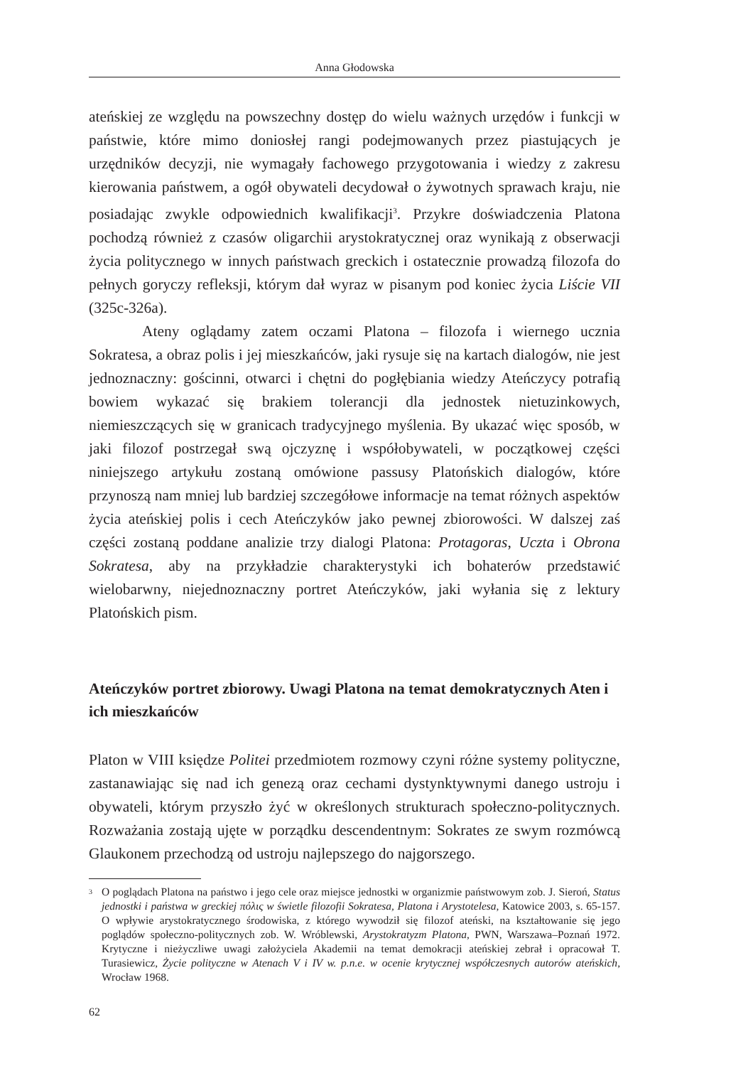Anna Głodowska
ateńskiej ze względu na powszechny dostęp do wielu ważnych urzędów i funkcji w państwie, które mimo doniosłej rangi podejmowanych przez piastujących je urzędników decyzji, nie wymagały fachowego przygotowania i wiedzy z zakresu kierowania państwem, a ogół obywateli decydował o żywotnych sprawach kraju, nie posiadając zwykle odpowiednich kwalifikacji<sup>3</sup>. Przykre doświadczenia Platona pochodzą również z czasów oligarchii arystokratycznej oraz wynikają z obserwacji życia politycznego w innych państwach greckich i ostatecznie prowadzą filozofa do pełnych goryczy refleksji, którym dał wyraz w pisanym pod koniec życia Liście VII (325c-326a).
Ateny oglądamy zatem oczami Platona – filozofa i wiernego ucznia Sokratesa, a obraz polis i jej mieszkańców, jaki rysuje się na kartach dialogów, nie jest jednoznaczny: gościnni, otwarci i chętni do pogłębiania wiedzy Ateńczycy potrafią bowiem wykazać się brakiem tolerancji dla jednostek nietuzinkowych, niemieszczących się w granicach tradycyjnego myślenia. By ukazać więc sposób, w jaki filozof postrzegał swą ojczyznę i współobywateli, w początkowej części niniejszego artykułu zostaną omówione passusy Platońskich dialogów, które przynoszą nam mniej lub bardziej szczegółowe informacje na temat różnych aspektów życia ateńskiej polis i cech Ateńczyków jako pewnej zbiorowości. W dalszej zaś części zostaną poddane analizie trzy dialogi Platona: Protagoras, Uczta i Obrona Sokratesa, aby na przykładzie charakterystyki ich bohaterów przedstawić wielobarwny, niejednoznaczny portret Ateńczyków, jaki wyłania się z lektury Platońskich pism.
Ateńczyków portret zbiorowy. Uwagi Platona na temat demokratycznych Aten i ich mieszkańców
Platon w VIII księdze Politei przedmiotem rozmowy czyni różne systemy polityczne, zastanawiając się nad ich genezą oraz cechami dystynktywnymi danego ustroju i obywateli, którym przyszło żyć w określonych strukturach społeczno-politycznych. Rozważania zostają ujęte w porządku descendentnym: Sokrates ze swym rozmówcą Glaukonem przechodzą od ustroju najlepszego do najgorszego.
<sup>3</sup> O poglądach Platona na państwo i jego cele oraz miejsce jednostki w organizmie państwowym zob. J. Sieroń, Status jednostki i państwa w greckiej πόλις w świetle filozofii Sokratesa, Platona i Arystotelesa, Katowice 2003, s. 65-157. O wpływie arystokratycznego środowiska, z którego wywodził się filozof ateński, na kształtowanie się jego poglądów społeczno-politycznych zob. W. Wróblewski, Arystokratyzm Platona, PWN, Warszawa–Poznań 1972. Krytyczne i nieżyczliwe uwagi założyciela Akademii na temat demokracji ateńskiej zebrał i opracował T. Turasiewicz, Życie polityczne w Atenach V i IV w. p.n.e. w ocenie krytycznej współczesnych autorów ateńskich, Wrocław 1968.
62